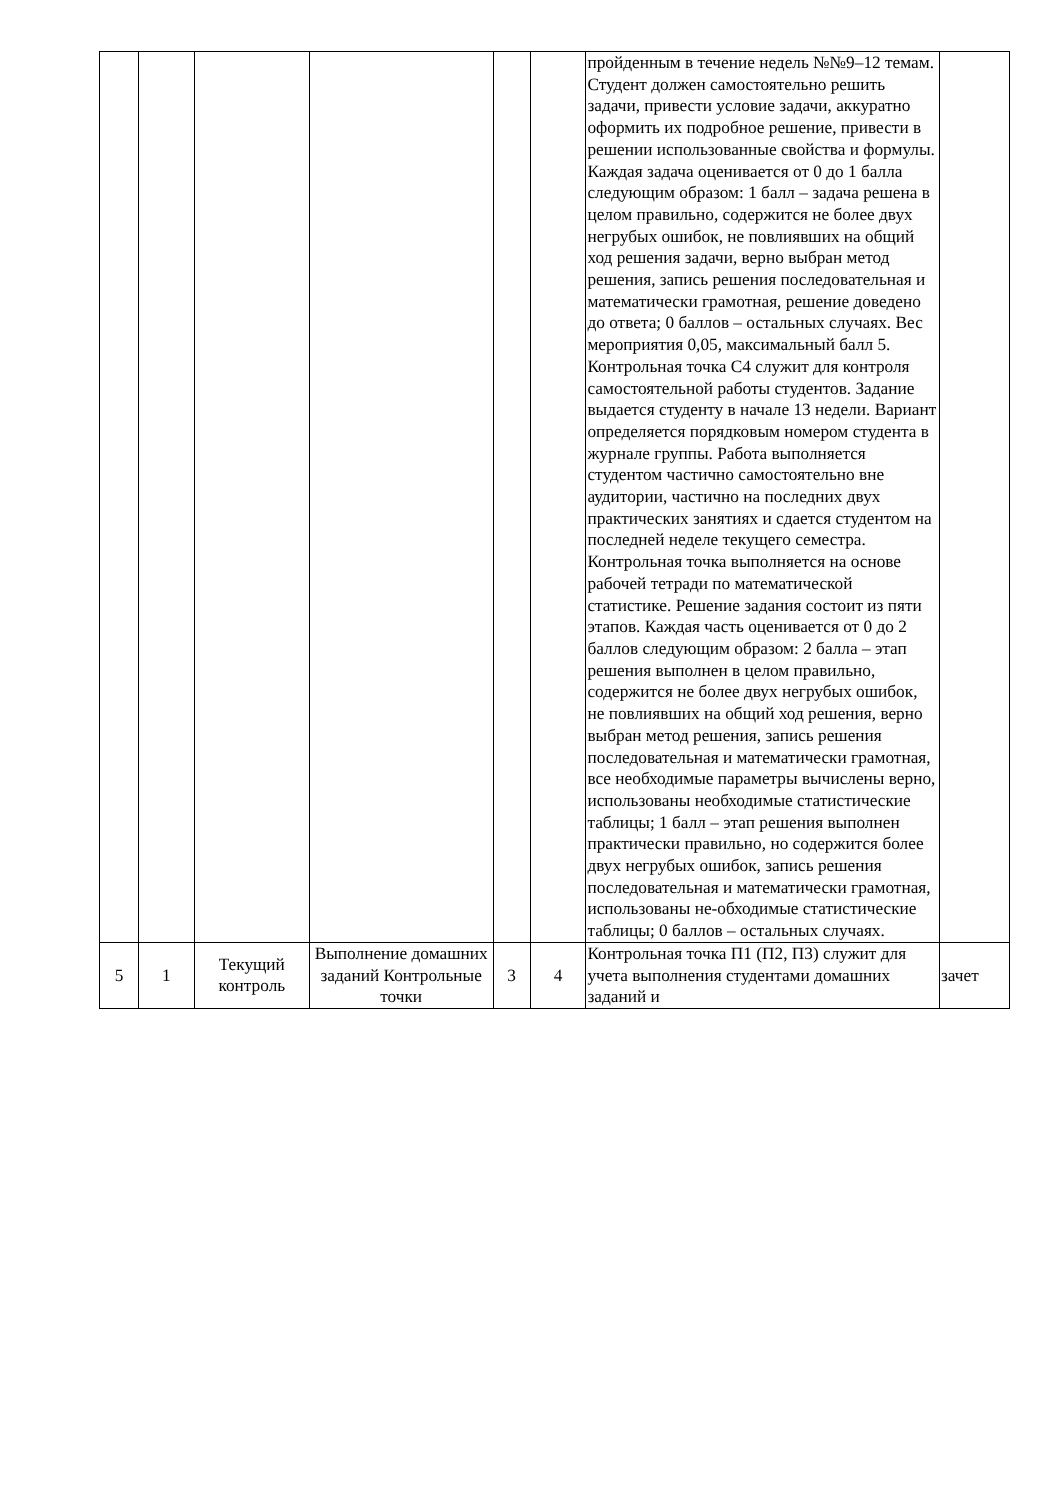| | | | | | | пройденным в течение недель №№9–12 темам. Студент должен самостоятельно решить задачи, привести условие задачи, аккуратно оформить их подробное решение, привести в решении использованные свойства и формулы. Каждая задача оценивается от 0 до 1 балла следующим образом: 1 балл – задача решена в целом правильно, содержится не более двух негрубых ошибок, не повлиявших на общий ход решения задачи, верно выбран метод решения, запись решения последовательная и математически грамотная, решение доведено до ответа; 0 баллов – остальных случаях. Вес мероприятия 0,05, максимальный балл 5. Контрольная точка С4 служит для контроля самостоятельной работы студентов. Задание выдается студенту в начале 13 недели. Вариант определяется порядковым номером студента в журнале группы. Работа выполняется студентом частично самостоятельно вне аудитории, частично на последних двух практических занятиях и сдается студентом на последней неделе текущего семестра. Контрольная точка выполняется на основе рабочей тетради по математической статистике. Решение задания состоит из пяти этапов. Каждая часть оценивается от 0 до 2 баллов следующим образом: 2 балла – этап решения выполнен в целом правильно, содержится не более двух негрубых ошибок, не повлиявших на общий ход решения, верно выбран метод решения, запись решения последовательная и математически грамотная, все необходимые параметры вычислены верно, использованы необходимые статистические таблицы; 1 балл – этап решения выполнен практически правильно, но содержится более двух негрубых ошибок, запись решения последовательная и математически грамотная, использованы не-обходимые статистические таблицы; 0 баллов – остальных случаях. | |
| 5 | 1 | Текущий контроль | Выполнение домашних заданий Контрольные точки | 3 | 4 | Контрольная точка П1 (П2, П3) служит для учета выполнения студентами домашних заданий и | зачет |